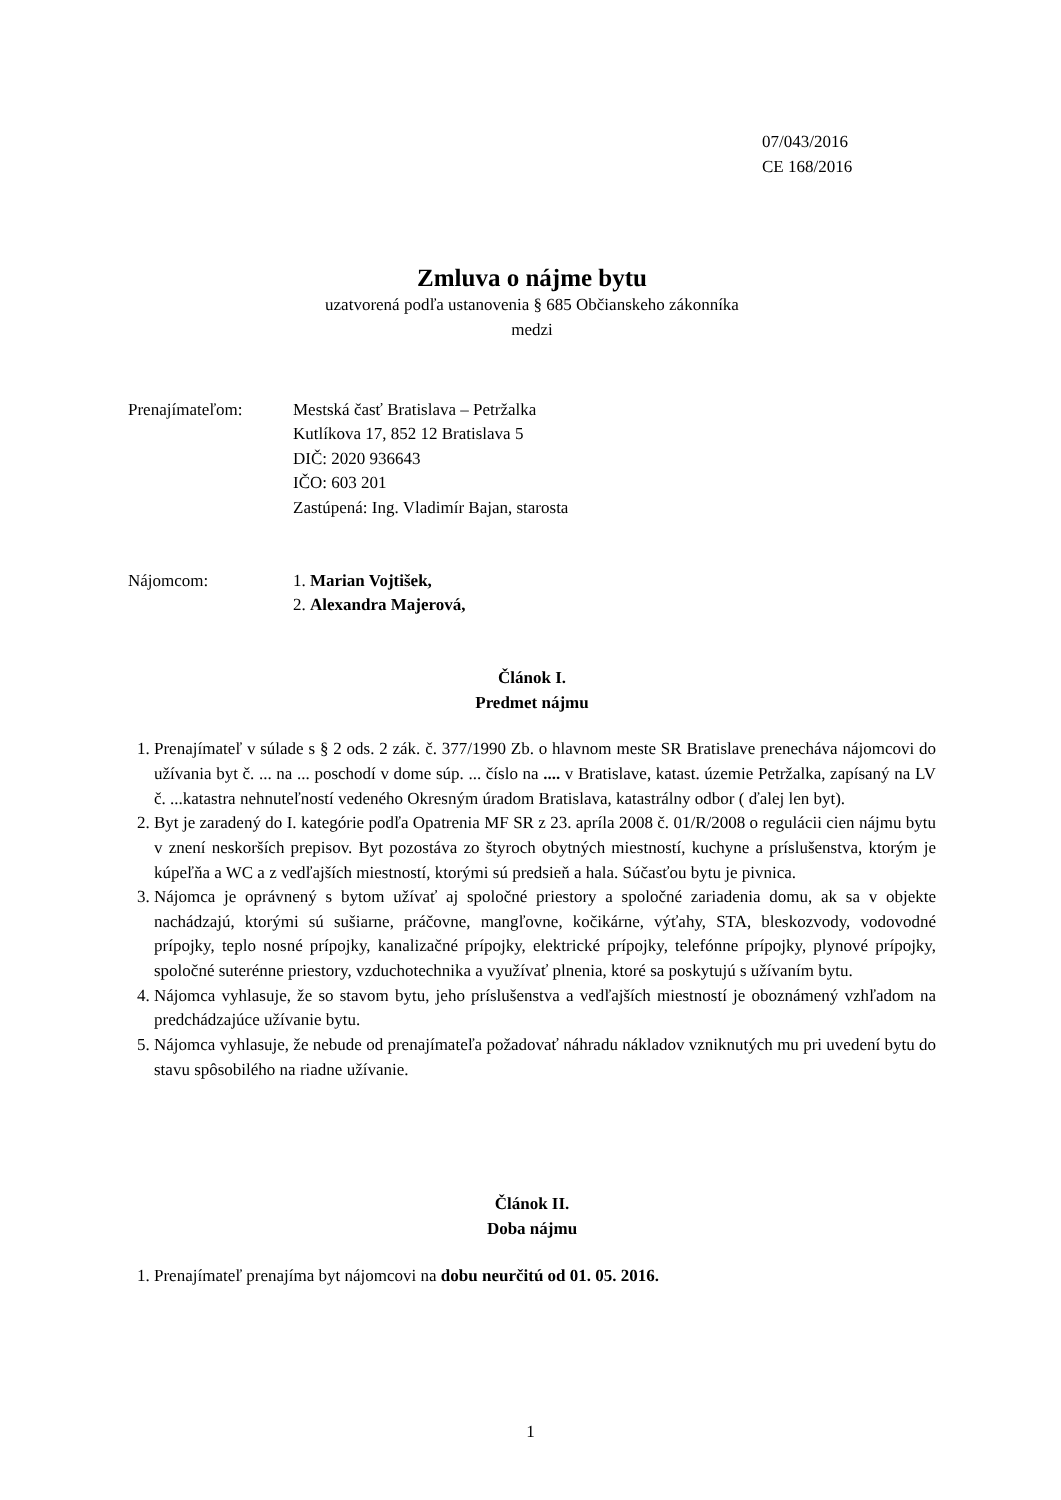07/043/2016
CE 168/2016
Zmluva o nájme bytu
uzatvorená podľa ustanovenia § 685 Občianskeho zákonníka
medzi
Prenajímateľom: Mestská časť Bratislava – Petržalka
Kutlíkova 17, 852 12 Bratislava 5
DIČ: 2020 936643
IČO: 603 201
Zastúpená: Ing. Vladimír Bajan, starosta
Nájomcom: 1. Marian Vojtišek,
2. Alexandra Majerová,
Článok I.
Predmet nájmu
1. Prenajímateľ v súlade s § 2 ods. 2 zák. č. 377/1990 Zb. o hlavnom meste SR Bratislave prenecháva nájomcovi do užívania byt č. ... na ... poschodí v dome súp. ... číslo na .... v Bratislave, katast. územie Petržalka, zapísaný na LV č. ...katastra nehnuteľností vedeného Okresným úradom Bratislava, katastrálny odbor ( ďalej len byt).
2. Byt je zaradený do I. kategórie podľa Opatrenia MF SR z 23. apríla 2008 č. 01/R/2008 o regulácii cien nájmu bytu v znení neskorších prepisov. Byt pozostáva zo štyroch obytných miestností, kuchyne a príslušenstva, ktorým je kúpeľňa a WC a z vedľajších miestností, ktorými sú predsieň a hala. Súčasťou bytu je pivnica.
3. Nájomca je oprávnený s bytom užívať aj spoločné priestory a spoločné zariadenia domu, ak sa v objekte nachádzajú, ktorými sú sušiarne, práčovne, mangľovne, kočikárne, výťahy, STA, bleskozvody, vodovodné prípojky, teplo nosné prípojky, kanalizačné prípojky, elektrické prípojky, telefónne prípojky, plynové prípojky, spoločné suterénne priestory, vzduchotechnika a využívať plnenia, ktoré sa poskytujú s užívaním bytu.
4. Nájomca vyhlasuje, že so stavom bytu, jeho príslušenstva a vedľajších miestností je oboznámený vzhľadom na predchádzajúce užívanie bytu.
5. Nájomca vyhlasuje, že nebude od prenajímateľa požadovať náhradu nákladov vzniknutých mu pri uvedení bytu do stavu spôsobilého na riadne užívanie.
Článok II.
Doba nájmu
1. Prenajímateľ prenajíma byt nájomcovi na dobu neurčitú od 01. 05. 2016.
1